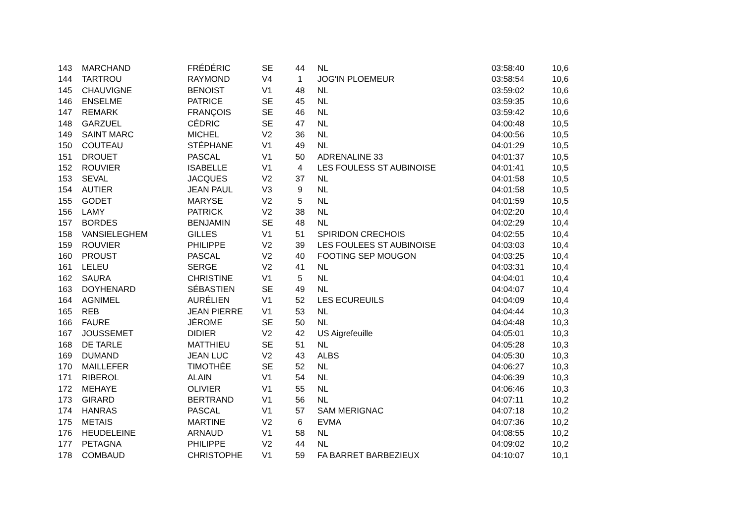| 143 | MARCHAND | FRÉDÉRIC | SE | 44 | NL | 03:58:40 | 10,6 |
| 144 | TARTROU | RAYMOND | V4 | 1 | JOG'IN PLOEMEUR | 03:58:54 | 10,6 |
| 145 | CHAUVIGNE | BENOIST | V1 | 48 | NL | 03:59:02 | 10,6 |
| 146 | ENSELME | PATRICE | SE | 45 | NL | 03:59:35 | 10,6 |
| 147 | REMARK | FRANÇOIS | SE | 46 | NL | 03:59:42 | 10,6 |
| 148 | GARZUEL | CÉDRIC | SE | 47 | NL | 04:00:48 | 10,5 |
| 149 | SAINT MARC | MICHEL | V2 | 36 | NL | 04:00:56 | 10,5 |
| 150 | COUTEAU | STÉPHANE | V1 | 49 | NL | 04:01:29 | 10,5 |
| 151 | DROUET | PASCAL | V1 | 50 | ADRENALINE 33 | 04:01:37 | 10,5 |
| 152 | ROUVIER | ISABELLE | V1 | 4 | LES FOULESS ST AUBINOISE | 04:01:41 | 10,5 |
| 153 | SEVAL | JACQUES | V2 | 37 | NL | 04:01:58 | 10,5 |
| 154 | AUTIER | JEAN PAUL | V3 | 9 | NL | 04:01:58 | 10,5 |
| 155 | GODET | MARYSE | V2 | 5 | NL | 04:01:59 | 10,5 |
| 156 | LAMY | PATRICK | V2 | 38 | NL | 04:02:20 | 10,4 |
| 157 | BORDES | BENJAMIN | SE | 48 | NL | 04:02:29 | 10,4 |
| 158 | VANSIELEGHEM | GILLES | V1 | 51 | SPIRIDON CRECHOIS | 04:02:55 | 10,4 |
| 159 | ROUVIER | PHILIPPE | V2 | 39 | LES FOULEES ST AUBINOISE | 04:03:03 | 10,4 |
| 160 | PROUST | PASCAL | V2 | 40 | FOOTING SEP MOUGON | 04:03:25 | 10,4 |
| 161 | LELEU | SERGE | V2 | 41 | NL | 04:03:31 | 10,4 |
| 162 | SAURA | CHRISTINE | V1 | 5 | NL | 04:04:01 | 10,4 |
| 163 | DOYHENARD | SÉBASTIEN | SE | 49 | NL | 04:04:07 | 10,4 |
| 164 | AGNIMEL | AURÉLIEN | V1 | 52 | LES ECUREUILS | 04:04:09 | 10,4 |
| 165 | REB | JEAN PIERRE | V1 | 53 | NL | 04:04:44 | 10,3 |
| 166 | FAURE | JÉROME | SE | 50 | NL | 04:04:48 | 10,3 |
| 167 | JOUSSEMET | DIDIER | V2 | 42 | US Aigrefeuille | 04:05:01 | 10,3 |
| 168 | DE TARLE | MATTHIEU | SE | 51 | NL | 04:05:28 | 10,3 |
| 169 | DUMAND | JEAN LUC | V2 | 43 | ALBS | 04:05:30 | 10,3 |
| 170 | MAILLEFER | TIMOTHÉE | SE | 52 | NL | 04:06:27 | 10,3 |
| 171 | RIBEROL | ALAIN | V1 | 54 | NL | 04:06:39 | 10,3 |
| 172 | MEHAYE | OLIVIER | V1 | 55 | NL | 04:06:46 | 10,3 |
| 173 | GIRARD | BERTRAND | V1 | 56 | NL | 04:07:11 | 10,2 |
| 174 | HANRAS | PASCAL | V1 | 57 | SAM MERIGNAC | 04:07:18 | 10,2 |
| 175 | METAIS | MARTINE | V2 | 6 | EVMA | 04:07:36 | 10,2 |
| 176 | HEUDELEINE | ARNAUD | V1 | 58 | NL | 04:08:55 | 10,2 |
| 177 | PETAGNA | PHILIPPE | V2 | 44 | NL | 04:09:02 | 10,2 |
| 178 | COMBAUD | CHRISTOPHE | V1 | 59 | FA BARRET BARBEZIEUX | 04:10:07 | 10,1 |